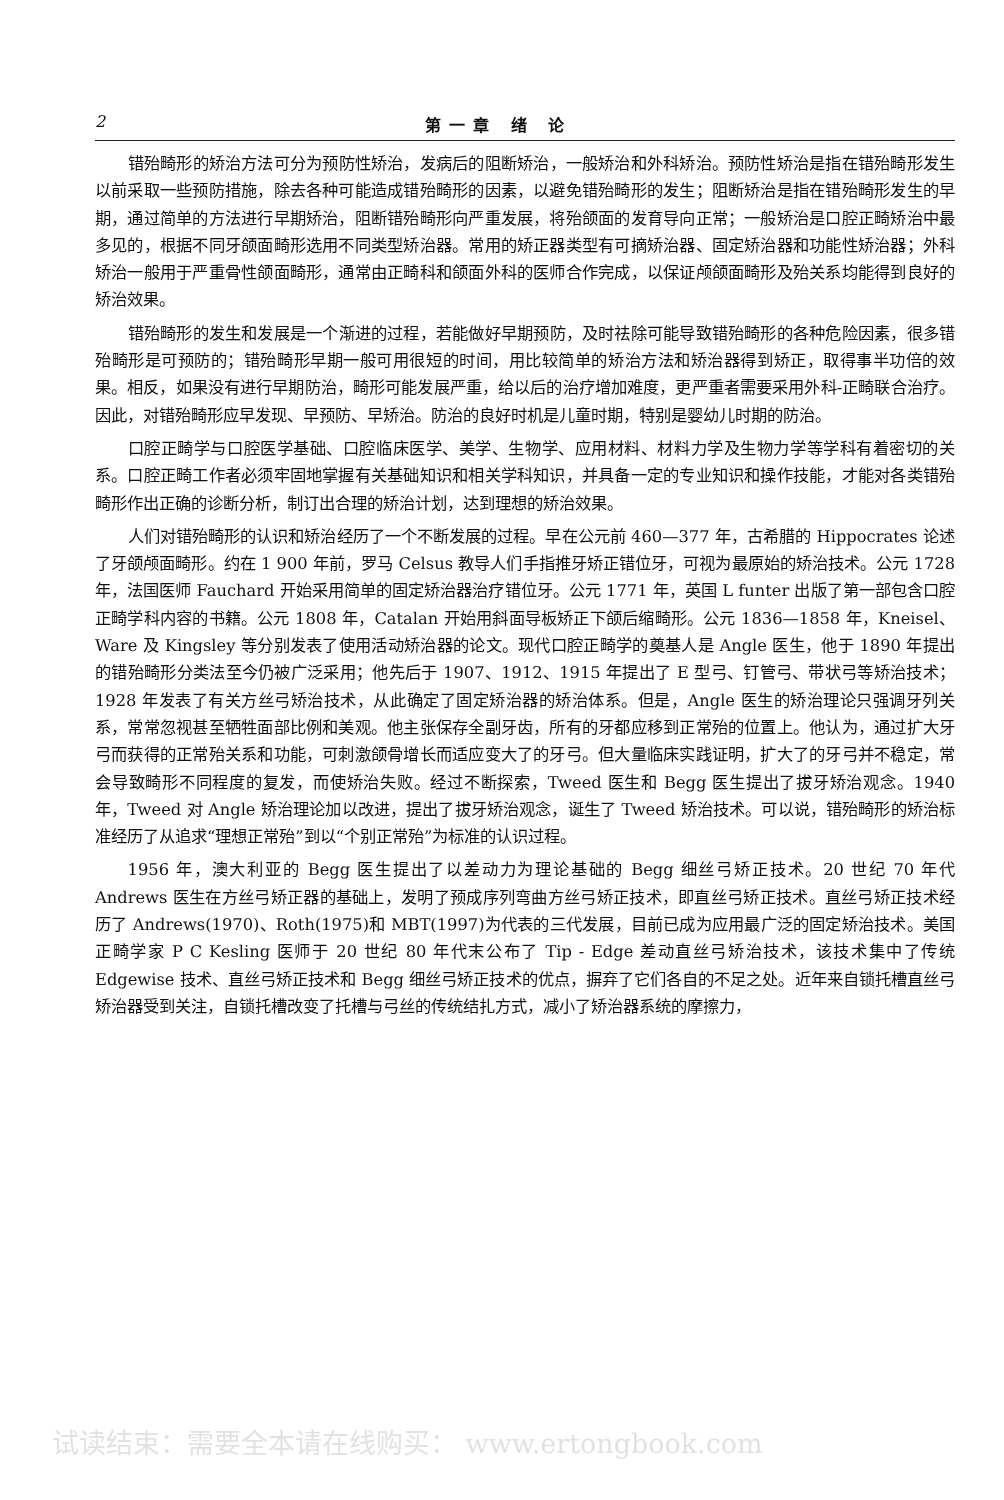2 第一章 绪 论
错殆畸形的矫治方法可分为预防性矫治，发病后的阻断矫治，一般矫治和外科矫治。预防性矫治是指在错殆畸形发生以前采取一些预防措施，除去各种可能造成错殆畸形的因素，以避免错殆畸形的发生；阻断矫治是指在错殆畸形发生的早期，通过简单的方法进行早期矫治，阻断错殆畸形向严重发展，将殆颌面的发育导向正常；一般矫治是口腔正畸矫治中最多见的，根据不同牙颌面畸形选用不同类型矫治器。常用的矫正器类型有可摘矫治器、固定矫治器和功能性矫治器；外科矫治一般用于严重骨性颌面畸形，通常由正畸科和颌面外科的医师合作完成，以保证颅颌面畸形及殆关系均能得到良好的矫治效果。
错殆畸形的发生和发展是一个渐进的过程，若能做好早期预防，及时祛除可能导致错殆畸形的各种危险因素，很多错殆畸形是可预防的；错殆畸形早期一般可用很短的时间，用比较简单的矫治方法和矫治器得到矫正，取得事半功倍的效果。相反，如果没有进行早期防治，畸形可能发展严重，给以后的治疗增加难度，更严重者需要采用外科-正畸联合治疗。因此，对错殆畸形应早发现、早预防、早矫治。防治的良好时机是儿童时期，特别是婴幼儿时期的防治。
口腔正畸学与口腔医学基础、口腔临床医学、美学、生物学、应用材料、材料力学及生物力学等学科有着密切的关系。口腔正畸工作者必须牢固地掌握有关基础知识和相关学科知识，并具备一定的专业知识和操作技能，才能对各类错殆畸形作出正确的诊断分析，制订出合理的矫治计划，达到理想的矫治效果。
人们对错殆畸形的认识和矫治经历了一个不断发展的过程。早在公元前 460—377 年，古希腊的 Hippocrates 论述了牙颌颅面畸形。约在 1 900 年前，罗马 Celsus 教导人们手指推牙矫正错位牙，可视为最原始的矫治技术。公元 1728 年，法国医师 Fauchard 开始采用简单的固定矫治器治疗错位牙。公元 1771 年，英国 L funter 出版了第一部包含口腔正畸学科内容的书籍。公元 1808 年，Catalan 开始用斜面导板矫正下颌后缩畸形。公元 1836—1858 年，Kneisel、Ware 及 Kingsley 等分别发表了使用活动矫治器的论文。现代口腔正畸学的奠基人是 Angle 医生，他于 1890 年提出的错殆畸形分类法至今仍被广泛采用；他先后于 1907、1912、1915 年提出了 E 型弓、钉管弓、带状弓等矫治技术；1928 年发表了有关方丝弓矫治技术，从此确定了固定矫治器的矫治体系。但是，Angle 医生的矫治理论只强调牙列关系，常常忽视甚至牺牲面部比例和美观。他主张保存全副牙齿，所有的牙都应移到正常殆的位置上。他认为，通过扩大牙弓而获得的正常殆关系和功能，可刺激颌骨增长而适应变大了的牙弓。但大量临床实践证明，扩大了的牙弓并不稳定，常会导致畸形不同程度的复发，而使矫治失败。经过不断探索，Tweed 医生和 Begg 医生提出了拔牙矫治观念。1940 年，Tweed 对 Angle 矫治理论加以改进，提出了拔牙矫治观念，诞生了 Tweed 矫治技术。可以说，错殆畸形的矫治标准经历了从追求“理想正常殆”到以“个别正常殆”为标准的认识过程。
1956 年，澳大利亚的 Begg 医生提出了以差动力为理论基础的 Begg 细丝弓矫正技术。20 世纪 70 年代 Andrews 医生在方丝弓矫正器的基础上，发明了预成序列弯曲方丝弓矫正技术，即直丝弓矫正技术。直丝弓矫正技术经历了 Andrews(1970)、Roth(1975)和 MBT(1997)为代表的三代发展，目前已成为应用最广泛的固定矫治技术。美国正畸学家 P C Kesling 医师于 20 世纪 80 年代末公布了 Tip - Edge 差动直丝弓矫治技术，该技术集中了传统 Edgewise 技术、直丝弓矫正技术和 Begg 细丝弓矫正技术的优点，摒弃了它们各自的不足之处。近年来自锁托槽直丝弓矫治器受到关注，自锁托槽改变了托槽与弓丝的传统结扎方式，减小了矫治器系统的摩擦力，
试读结束：需要全本请在线购买： www.ertongbook.com